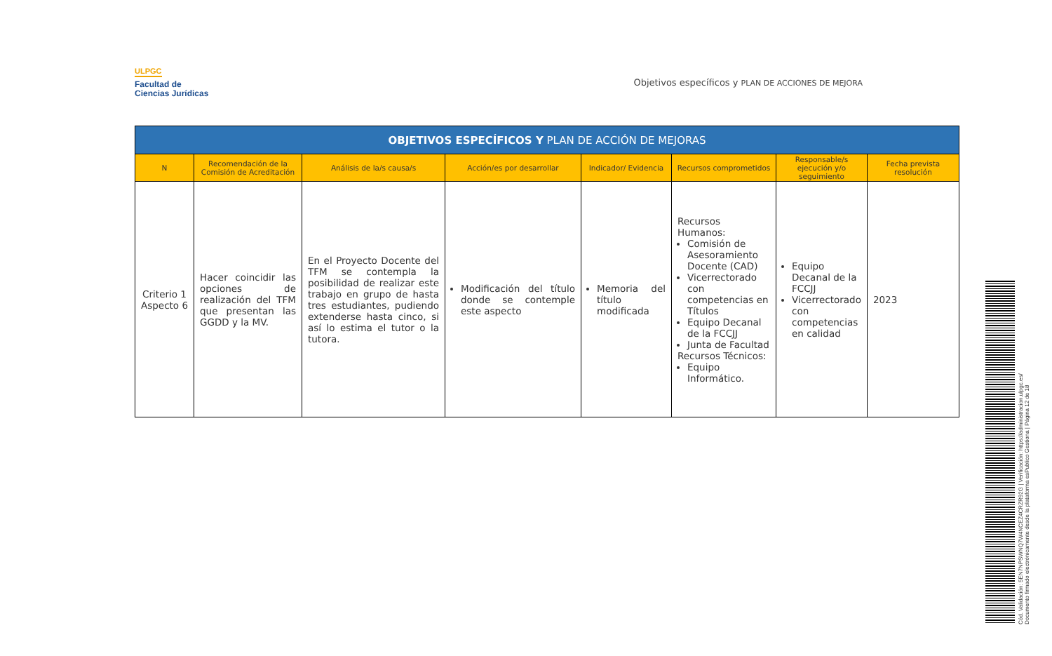ULPGC
Facultad de
Ciencias Jurídicas
Objetivos específicos y PLAN DE ACCIONES DE MEJORA
| OBJETIVOS ESPECÍFICOS Y PLAN DE ACCIÓN DE MEJORAS | | | | | | | |
| --- | --- | --- | --- | --- | --- | --- | --- |
| N | Recomendación de la Comisión de Acreditación | Análisis de la/s causa/s | Acción/es por desarrollar | Indicador/ Evidencia | Recursos comprometidos | Responsable/s ejecución y/o seguimiento | Fecha prevista resolución |
| Criterio 1 Aspecto 6 | Hacer coincidir las opciones de realización del TFM que presentan las GGDD y la MV. | En el Proyecto Docente del TFM se contempla la posibilidad de realizar este trabajo en grupo de hasta tres estudiantes, pudiendo extenderse hasta cinco, si así lo estima el tutor o la tutora. | Modificación del título donde se contemple este aspecto | Memoria del título modificada | Recursos Humanos: Comisión de Asesoramiento Docente (CAD) Vicerrectorado con competencias en Títulos Equipo Decanal de la FCCJJ Junta de Facultad Recursos Técnicos: Equipo Informático. | Equipo Decanal de la FCCJJ Vicerrectorado con competencias en calidad | 2023 |
Cód. Validación: 5EN7NPSWNQ7W4NCEZ4CRZR92G | Verificación: https://administracion.ulpgc.es/
Documento firmado electrónicamente desde la plataforma esPublico Gestiona | Página 12 de 18